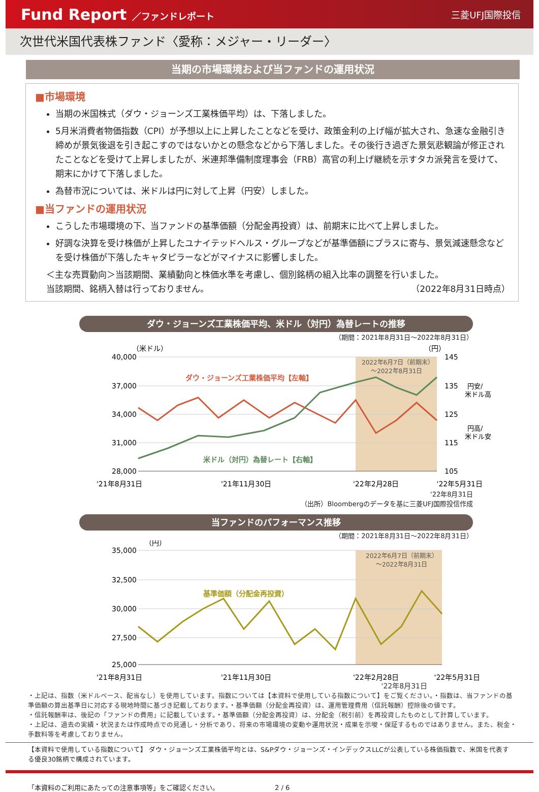Fund Report ／ファンドレポート 三菱UFJ国際投信
次世代米国代表株ファンド〈愛称：メジャー・リーダー〉
当期の市場環境および当ファンドの運用状況
■市場環境
当期の米国株式（ダウ・ジョーンズ工業株価平均）は、下落しました。
5月米消費者物価指数（CPI）が予想以上に上昇したことなどを受け、政策金利の上げ幅が拡大され、急速な金融引き締めが景気後退を引き起こすのではないかとの懸念などから下落しました。その後行き過ぎた景気悲観論が修正されたことなどを受けて上昇しましたが、米連邦準備制度理事会（FRB）高官の利上げ継続を示すタカ派発言を受けて、期末にかけて下落しました。
為替市況については、米ドルは円に対して上昇（円安）しました。
■当ファンドの運用状況
こうした市場環境の下、当ファンドの基準価額（分配金再投資）は、前期末に比べて上昇しました。
好調な決算を受け株価が上昇したユナイテッドヘルス・グループなどが基準価額にプラスに寄与、景気減速懸念などを受け株価が下落したキャタピラーなどがマイナスに影響しました。
＜主な売買動向＞当該期間、業績動向と株価水準を考慮し、個別銘柄の組入比率の調整を行いました。
当該期間、銘柄入替は行っておりません。 （2022年8月31日時点）
ダウ・ジョーンズ工業株価平均、米ドル（対円）為替レートの推移
（期間：2021年8月31日～2022年8月31日）
40,000
37,000
34,000
31,000
28,000
（米ドル）
（円）
145
135
125
115
105
円安/
米ドル高
円高/
米ドル安
2022年6月7日（前期末）
～2022年8月31日
ダウ・ジョーンズ工業株価平均【左軸】
米ドル（対円）為替レート【右軸】
'21年8月31日
'21年11月30日
'22年2月28日
'22年5月31日
'22年8月31日
（出所）Bloombergのデータを基に三菱UFJ国際投信作成
当ファンドのパフォーマンス推移
（期間：2021年8月31日～2022年8月31日）
（円）
35,000
32,500
30,000
27,500
25,000
2022年6月7日（前期末）
～2022年8月31日
基準価額（分配金再投資）
'21年8月31日
'21年11月30日
'22年2月28日
'22年5月31日
'22年8月31日
・上記は、指数（米ドルベース、配当なし）を使用しています。指数については【本資料で使用している指数について】をご覧ください。・指数は、当ファンドの基準価額の算出基準日に対応する現地時間に基づき記載しております。・基準価額（分配金再投資）は、運用管理費用（信託報酬）控除後の値です。
・信託報酬率は、後記の「ファンドの費用」に記載しています。・基準価額（分配金再投資）は、分配金（税引前）を再投資したものとして計算しています。
・上記は、過去の実績・状況または作成時点での見通し・分析であり、将来の市場環境の変動や運用状況・成果を示唆・保証するものではありません。また、税金・手数料等を考慮しておりません。
【本資料で使用している指数について】 ダウ・ジョーンズ工業株価平均とは、S&Pダウ・ジョーンズ・インデックスLLCが公表している株価指数で、米国を代表する優良30銘柄で構成されています。
「本資料のご利用にあたっての注意事項等」をご確認ください。 2 / 6